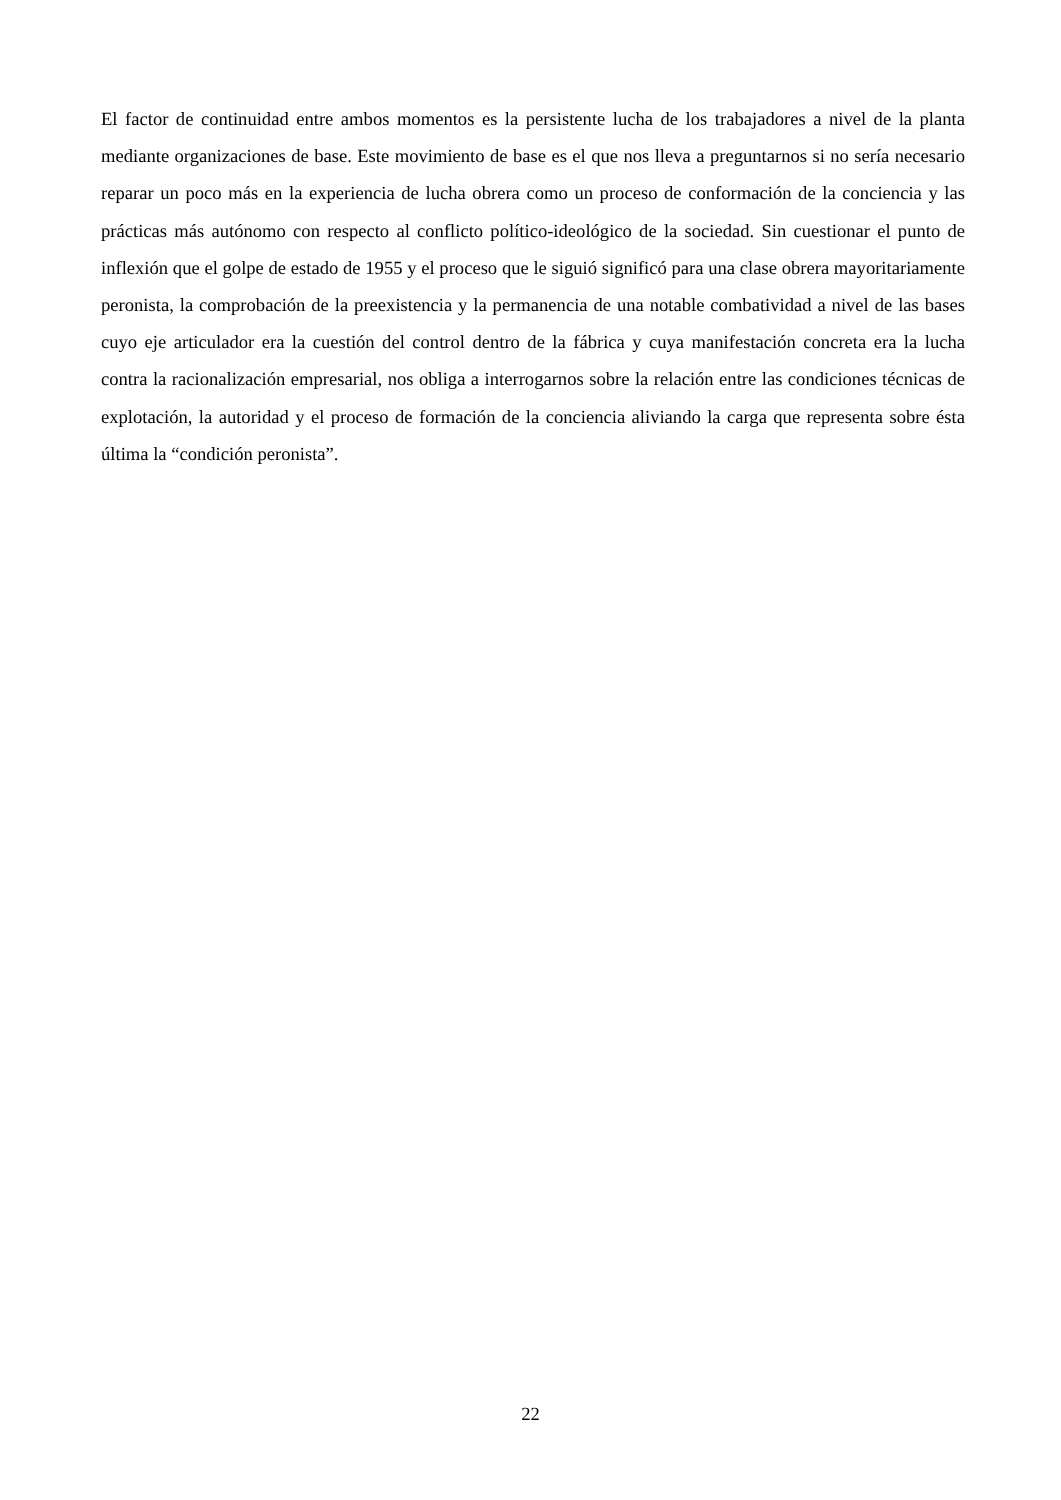El factor de continuidad entre ambos momentos es la persistente lucha de los trabajadores a nivel de la planta mediante organizaciones de base. Este movimiento de base es el que nos lleva a preguntarnos si no sería necesario reparar un poco más en la experiencia de lucha obrera como un proceso de conformación de la conciencia y las prácticas más autónomo con respecto al conflicto político-ideológico de la sociedad. Sin cuestionar el punto de inflexión que el golpe de estado de 1955 y el proceso que le siguió significó para una clase obrera mayoritariamente peronista, la comprobación de la preexistencia y la permanencia de una notable combatividad a nivel de las bases cuyo eje articulador era la cuestión del control dentro de la fábrica y cuya manifestación concreta era la lucha contra la racionalización empresarial, nos obliga a interrogarnos sobre la relación entre las condiciones técnicas de explotación, la autoridad y el proceso de formación de la conciencia aliviando la carga que representa sobre ésta última la “condición peronista”.
22